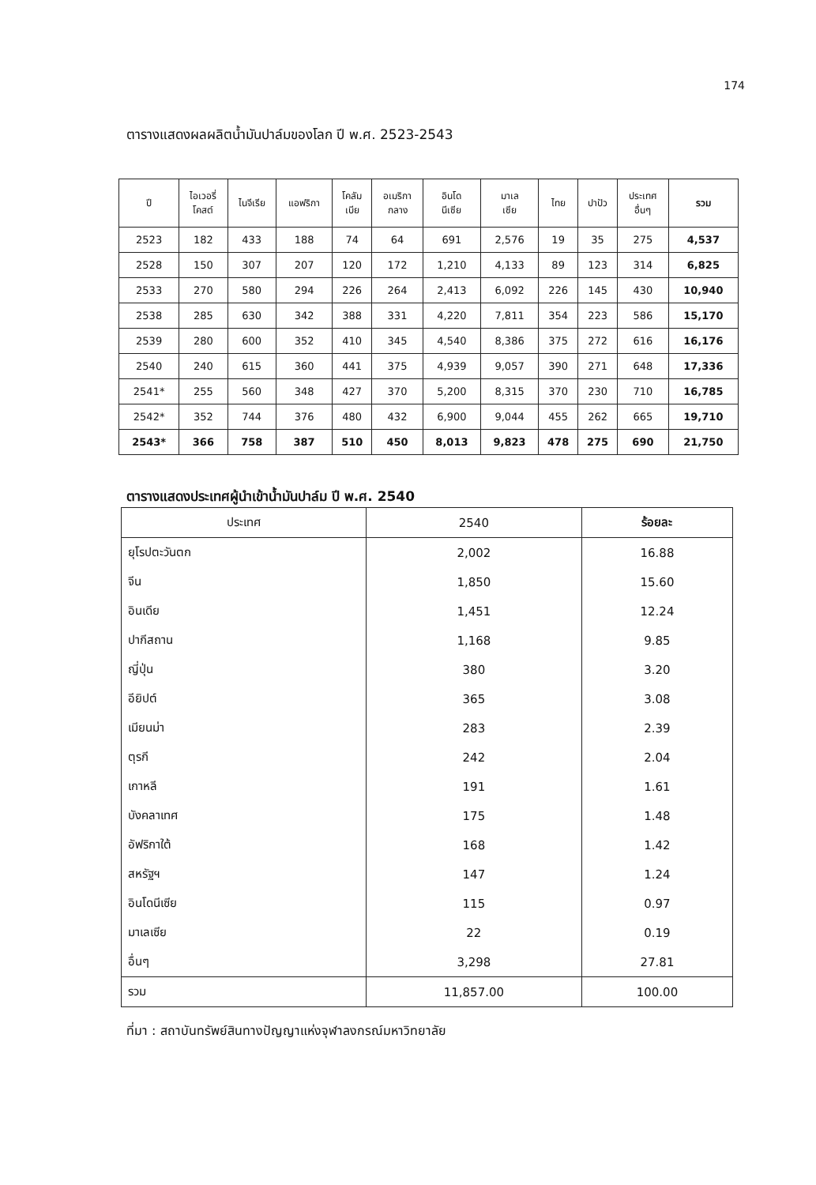174
ตารางแสดงผลผลิตน้ำมันปาล์มของโลก ปี พ.ศ. 2523-2543
| ปี | ไอเวอรี่ โคสต์ | ไนจีเรีย | แอฟริกา | โคลัม เบีย | อเมริกา กลาง | อินโด นีเซีย | มาเล เซีย | ไทย | ปาปัว | ประเทศ อื่นๆ | รวม |
| --- | --- | --- | --- | --- | --- | --- | --- | --- | --- | --- | --- |
| 2523 | 182 | 433 | 188 | 74 | 64 | 691 | 2,576 | 19 | 35 | 275 | 4,537 |
| 2528 | 150 | 307 | 207 | 120 | 172 | 1,210 | 4,133 | 89 | 123 | 314 | 6,825 |
| 2533 | 270 | 580 | 294 | 226 | 264 | 2,413 | 6,092 | 226 | 145 | 430 | 10,940 |
| 2538 | 285 | 630 | 342 | 388 | 331 | 4,220 | 7,811 | 354 | 223 | 586 | 15,170 |
| 2539 | 280 | 600 | 352 | 410 | 345 | 4,540 | 8,386 | 375 | 272 | 616 | 16,176 |
| 2540 | 240 | 615 | 360 | 441 | 375 | 4,939 | 9,057 | 390 | 271 | 648 | 17,336 |
| 2541* | 255 | 560 | 348 | 427 | 370 | 5,200 | 8,315 | 370 | 230 | 710 | 16,785 |
| 2542* | 352 | 744 | 376 | 480 | 432 | 6,900 | 9,044 | 455 | 262 | 665 | 19,710 |
| 2543* | 366 | 758 | 387 | 510 | 450 | 8,013 | 9,823 | 478 | 275 | 690 | 21,750 |
ตารางแสดงประเทศผู้นำเข้าน้ำมันปาล์ม ปี พ.ศ. 2540
| ประเทศ | 2540 | ร้อยละ |
| --- | --- | --- |
| ยุโรปตะวันตก | 2,002 | 16.88 |
| จีน | 1,850 | 15.60 |
| อินเดีย | 1,451 | 12.24 |
| ปากีสถาน | 1,168 | 9.85 |
| ญี่ปุ่น | 380 | 3.20 |
| อียิปต์ | 365 | 3.08 |
| เมียนม่า | 283 | 2.39 |
| ตุรกี | 242 | 2.04 |
| เกาหลี | 191 | 1.61 |
| บังคลาเทศ | 175 | 1.48 |
| อัฟริกาใต้ | 168 | 1.42 |
| สหรัฐฯ | 147 | 1.24 |
| อินโดนีเซีย | 115 | 0.97 |
| มาเลเซีย | 22 | 0.19 |
| อื่นๆ | 3,298 | 27.81 |
| รวม | 11,857.00 | 100.00 |
ที่มา : สถาบันทรัพย์สินทางปัญญาแห่งจุฬาลงกรณ์มหาวิทยาลัย